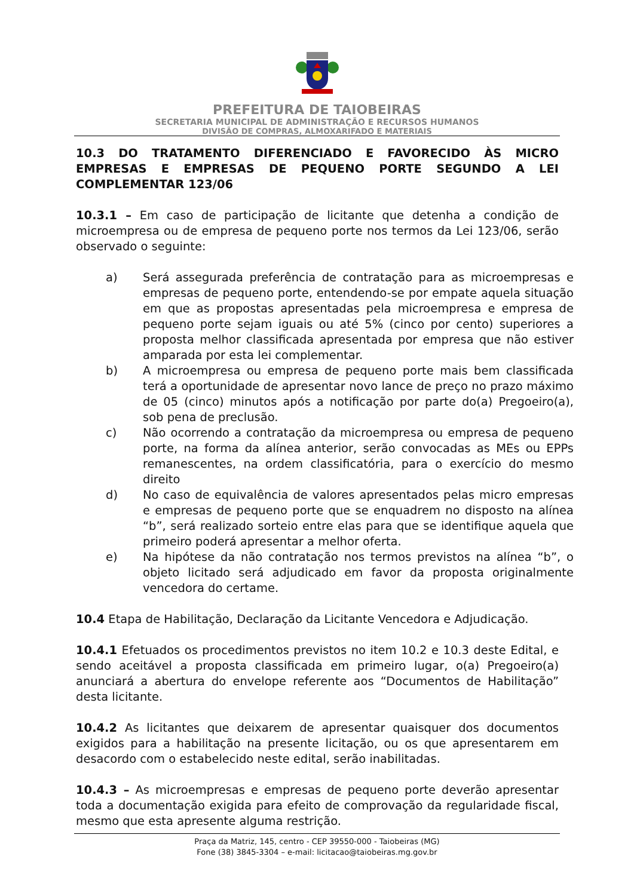PREFEITURA DE TAIOBEIRAS
SECRETARIA MUNICIPAL DE ADMINISTRAÇÃO E RECURSOS HUMANOS
DIVISÃO DE COMPRAS, ALMOXARIFADO E MATERIAIS
10.3 DO TRATAMENTO DIFERENCIADO E FAVORECIDO ÀS MICRO EMPRESAS E EMPRESAS DE PEQUENO PORTE SEGUNDO A LEI COMPLEMENTAR 123/06
10.3.1 – Em caso de participação de licitante que detenha a condição de microempresa ou de empresa de pequeno porte nos termos da Lei 123/06, serão observado o seguinte:
a) Será assegurada preferência de contratação para as microempresas e empresas de pequeno porte, entendendo-se por empate aquela situação em que as propostas apresentadas pela microempresa e empresa de pequeno porte sejam iguais ou até 5% (cinco por cento) superiores a proposta melhor classificada apresentada por empresa que não estiver amparada por esta lei complementar.
b) A microempresa ou empresa de pequeno porte mais bem classificada terá a oportunidade de apresentar novo lance de preço no prazo máximo de 05 (cinco) minutos após a notificação por parte do(a) Pregoeiro(a), sob pena de preclusão.
c) Não ocorrendo a contratação da microempresa ou empresa de pequeno porte, na forma da alínea anterior, serão convocadas as MEs ou EPPs remanescentes, na ordem classificatória, para o exercício do mesmo direito
d) No caso de equivalência de valores apresentados pelas micro empresas e empresas de pequeno porte que se enquadrem no disposto na alínea “b”, será realizado sorteio entre elas para que se identifique aquela que primeiro poderá apresentar a melhor oferta.
e) Na hipótese da não contratação nos termos previstos na alínea “b”, o objeto licitado será adjudicado em favor da proposta originalmente vencedora do certame.
10.4 Etapa de Habilitação, Declaração da Licitante Vencedora e Adjudicação.
10.4.1 Efetuados os procedimentos previstos no item 10.2 e 10.3 deste Edital, e sendo aceitável a proposta classificada em primeiro lugar, o(a) Pregoeiro(a) anunciará a abertura do envelope referente aos “Documentos de Habilitação” desta licitante.
10.4.2 As licitantes que deixarem de apresentar quaisquer dos documentos exigidos para a habilitação na presente licitação, ou os que apresentarem em desacordo com o estabelecido neste edital, serão inabilitadas.
10.4.3 – As microempresas e empresas de pequeno porte deverão apresentar toda a documentação exigida para efeito de comprovação da regularidade fiscal, mesmo que esta apresente alguma restrição.
Praça da Matriz, 145, centro - CEP 39550-000 - Taiobeiras (MG)
Fone (38) 3845-3304 – e-mail: licitacao@taiobeiras.mg.gov.br